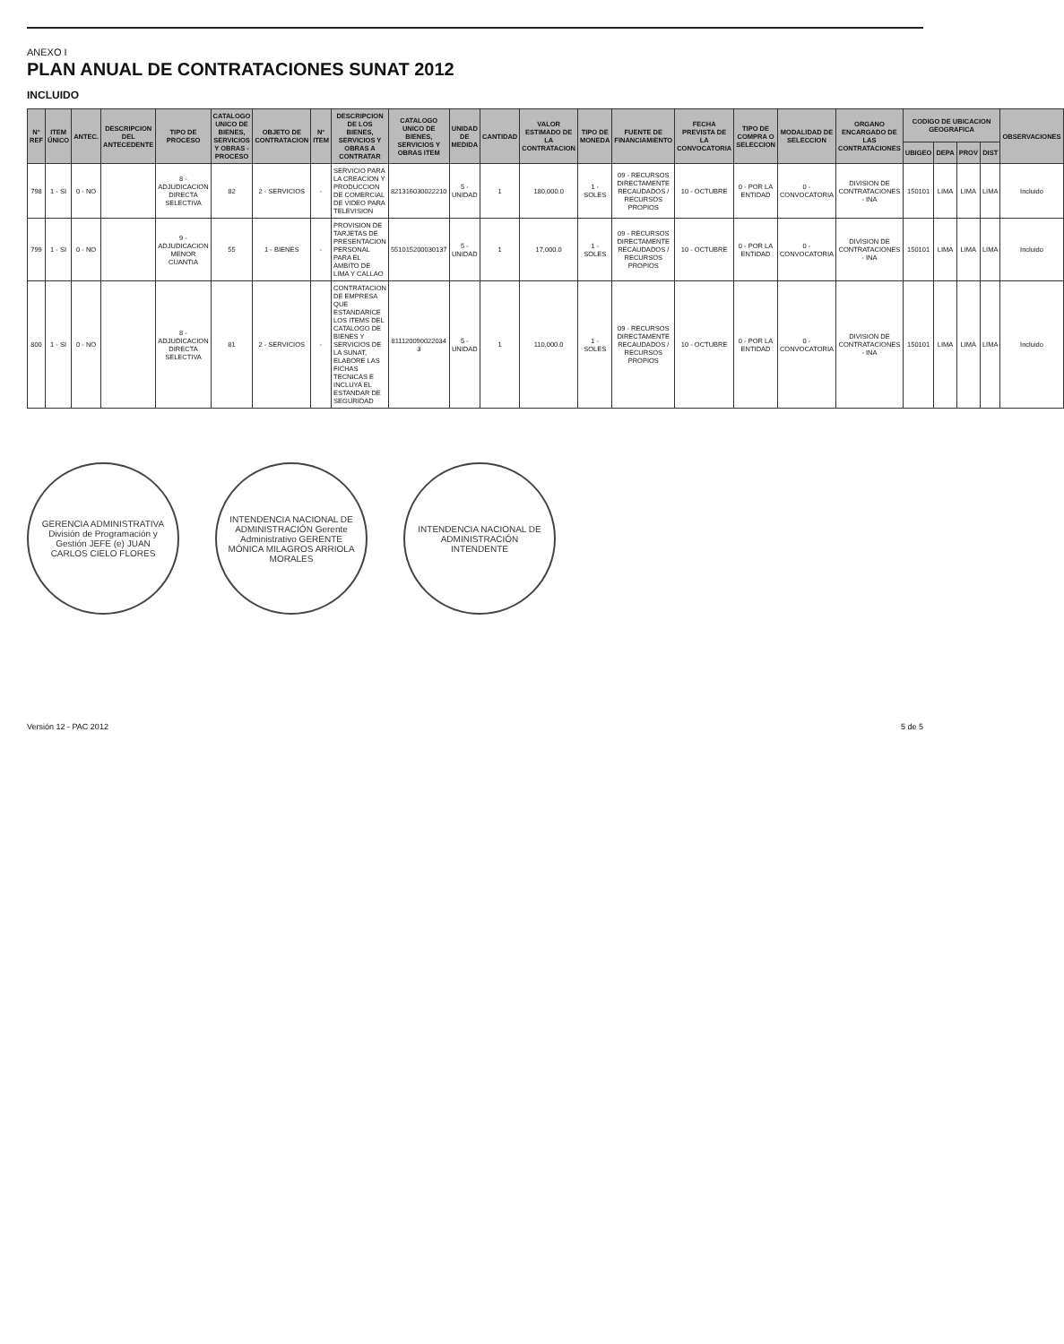ANEXO I
PLAN ANUAL DE CONTRATACIONES SUNAT 2012
INCLUIDO
| N° REF | ITEM ÚNICO | ANTEC. | DESCRIPCION DEL ANTECEDENTE | TIPO DE PROCESO | CATALOGO UNICO DE BIENES, SERVICIOS Y OBRAS - PROCESO | OBJETO DE CONTRATACION | N° ITEM | DESCRIPCION DE LOS BIENES, SERVICIOS Y OBRAS A CONTRATAR | CATALOGO UNICO DE BIENES, SERVICIOS Y OBRAS ITEM | UNIDAD DE MEDIDA | CANTIDAD | VALOR ESTIMADO DE LA CONTRATACION | TIPO DE MONEDA | FUENTE DE FINANCIAMIENTO | FECHA PREVISTA DE LA CONVOCATORIA | TIPO DE COMPRA O SELECCION | MODALIDAD DE SELECCION | ORGANO ENCARGADO DE LAS CONTRATACIONES | CODIGO DE UBICACION GEOGRAFICA | | | | OBSERVACIONES |
| --- | --- | --- | --- | --- | --- | --- | --- | --- | --- | --- | --- | --- | --- | --- | --- | --- | --- | --- | --- | --- | --- | --- | --- |
| | | | | | | | | | | | | | | | | | | | UBIGEO | DEPA | PROV | DIST | |
| 798 | 1 - SI | 0 - NO | | 8 - ADJUDICACION DIRECTA SELECTIVA | 82 | 2 - SERVICIOS | - | SERVICIO PARA LA CREACION Y PRODUCCION DE COMERCIAL DE VIDEO PARA TELEVISION | 821316030022210 | 5 - UNIDAD | 1 | 180,000.0 | 1 - SOLES | 09 - RECURSOS DIRECTAMENTE RECAUDADOS / RECURSOS PROPIOS | 10 - OCTUBRE | 0 - POR LA ENTIDAD | 0 - CONVOCATORIA | DIVISION DE CONTRATACIONES - INA | 150101 | LIMA | LIMA | LIMA | Incluido |
| 799 | 1 - SI | 0 - NO | | 9 - ADJUDICACION MENOR CUANTIA | 55 | 1 - BIENES | - | PROVISION DE TARJETAS DE PRESENTACION PERSONAL PARA EL AMBITO DE LIMA Y CALLAO | 551015200030137 | 5 - UNIDAD | 1 | 17,000.0 | 1 - SOLES | 09 - RECURSOS DIRECTAMENTE RECAUDADOS / RECURSOS PROPIOS | 10 - OCTUBRE | 0 - POR LA ENTIDAD | 0 - CONVOCATORIA | DIVISION DE CONTRATACIONES - INA | 150101 | LIMA | LIMA | LIMA | Incluido |
| 800 | 1 - SI | 0 - NO | | 8 - ADJUDICACION DIRECTA SELECTIVA | 81 | 2 - SERVICIOS | - | CONTRATACION DE EMPRESA QUE ESTANDARICE LOS ITEMS DEL CATALOGO DE BIENES Y SERVICIOS DE LA SUNAT, ELABORE LAS FICHAS TECNICAS E INCLUYA EL ESTANDAR DE SEGURIDAD | 811120090022034 3 | 5 - UNIDAD | 1 | 110,000.0 | 1 - SOLES | 09 - RECURSOS DIRECTAMENTE RECAUDADOS / RECURSOS PROPIOS | 10 - OCTUBRE | 0 - POR LA ENTIDAD | 0 - CONVOCATORIA | DIVISION DE CONTRATACIONES - INA | 150101 | LIMA | LIMA | LIMA | Incluido |
GERENCIA ADMINISTRATIVA División de Programación y Gestión JEFE (e) JUAN CARLOS CIELO FLORES
INTENDENCIA NACIONAL DE ADMINISTRACIÓN Gerente Administrativo GERENTE MÓNICA MILAGROS ARRIOLA MORALES
INTENDENCIA NACIONAL DE ADMINISTRACIÓN INTENDENTE
Versión 12 - PAC 2012 5 de 5